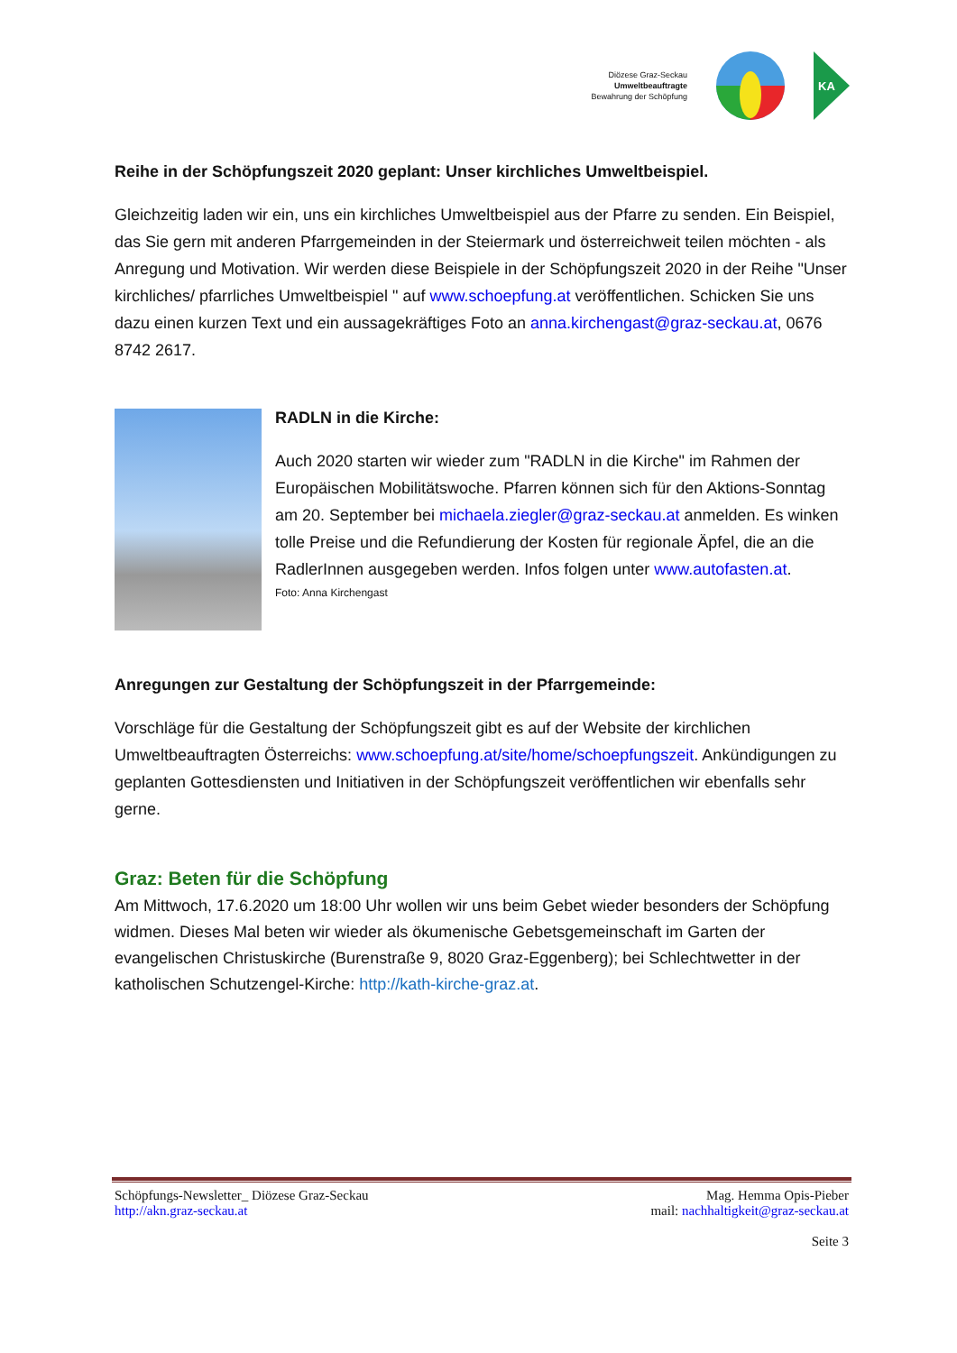Diözese Graz-Seckau
Umweltbeauftragte
Bewahrung der Schöpfung
KA
Reihe in der Schöpfungszeit 2020 geplant: Unser kirchliches Umweltbeispiel.
Gleichzeitig laden wir ein, uns ein kirchliches Umweltbeispiel aus der Pfarre zu senden. Ein Beispiel, das Sie gern mit anderen Pfarrgemeinden in der Steiermark und österreichweit teilen möchten - als Anregung und Motivation. Wir werden diese Beispiele in der Schöpfungszeit 2020 in der Reihe "Unser kirchliches/ pfarrliches Umweltbeispiel " auf www.schoepfung.at veröffentlichen. Schicken Sie uns dazu einen kurzen Text und ein aussagekräftiges Foto an anna.kirchengast@graz-seckau.at, 0676 8742 2617.
RADLN in die Kirche:
Auch 2020 starten wir wieder zum "RADLN in die Kirche" im Rahmen der Europäischen Mobilitätswoche. Pfarren können sich für den Aktions-Sonntag am 20. September bei michaela.ziegler@graz-seckau.at anmelden. Es winken tolle Preise und die Refundierung der Kosten für regionale Äpfel, die an die RadlerInnen ausgegeben werden. Infos folgen unter www.autofasten.at.
Foto: Anna Kirchengast
Anregungen zur Gestaltung der Schöpfungszeit in der Pfarrgemeinde:
Vorschläge für die Gestaltung der Schöpfungszeit gibt es auf der Website der kirchlichen Umweltbeauftragten Österreichs: www.schoepfung.at/site/home/schoepfungszeit. Ankündigungen zu geplanten Gottesdiensten und Initiativen in der Schöpfungszeit veröffentlichen wir ebenfalls sehr gerne.
Graz: Beten für die Schöpfung
Am Mittwoch, 17.6.2020 um 18:00 Uhr wollen wir uns beim Gebet wieder besonders der Schöpfung widmen. Dieses Mal beten wir wieder als ökumenische Gebetsgemeinschaft im Garten der evangelischen Christuskirche (Burenstraße 9, 8020 Graz-Eggenberg); bei Schlechtwetter in der katholischen Schutzengel-Kirche: http://kath-kirche-graz.at.
Schöpfungs-Newsletter_ Diözese Graz-Seckau
http://akn.graz-seckau.at
Mag. Hemma Opis-Pieber
mail: nachhaltigkeit@graz-seckau.at
Seite 3